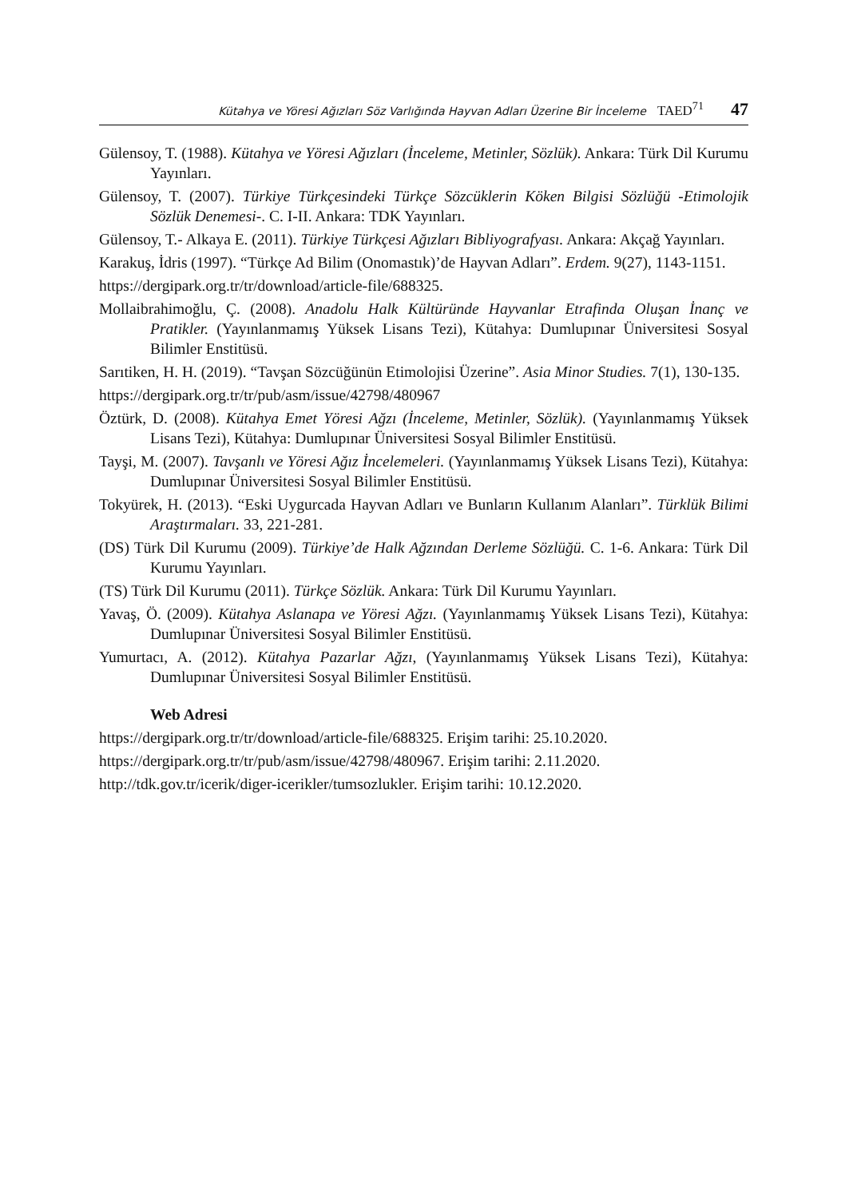Kütahya ve Yöresi Ağızları Söz Varlığında Hayvan Adları Üzerine Bir İnceleme TAED<sup>71</sup> 47
Gülensoy, T. (1988). Kütahya ve Yöresi Ağızları (İnceleme, Metinler, Sözlük). Ankara: Türk Dil Kurumu Yayınları.
Gülensoy, T. (2007). Türkiye Türkçesindeki Türkçe Sözcüklerin Köken Bilgisi Sözlüğü -Etimolojik Sözlük Denemesi-. C. I-II. Ankara: TDK Yayınları.
Gülensoy, T.- Alkaya E. (2011). Türkiye Türkçesi Ağızları Bibliyografyası. Ankara: Akçağ Yayınları.
Karakuş, İdris (1997). “Türkçe Ad Bilim (Onomastık)’de Hayvan Adları”. Erdem. 9(27), 1143-1151.
https://dergipark.org.tr/tr/download/article-file/688325.
Mollaibrahimoğlu, Ç. (2008). Anadolu Halk Kültüründe Hayvanlar Etrafinda Oluşan İnanç ve Pratikler. (Yayınlanmamış Yüksek Lisans Tezi), Kütahya: Dumlupınar Üniversitesi Sosyal Bilimler Enstitüsü.
Sarıtiken, H. H. (2019). “Tavşan Sözcüğünün Etimolojisi Üzerine”. Asia Minor Studies. 7(1), 130-135.
https://dergipark.org.tr/tr/pub/asm/issue/42798/480967
Öztürk, D. (2008). Kütahya Emet Yöresi Ağzı (İnceleme, Metinler, Sözlük). (Yayınlanmamış Yüksek Lisans Tezi), Kütahya: Dumlupınar Üniversitesi Sosyal Bilimler Enstitüsü.
Tayşi, M. (2007). Tavşanlı ve Yöresi Ağız İncelemeleri. (Yayınlanmamış Yüksek Lisans Tezi), Kütahya: Dumlupınar Üniversitesi Sosyal Bilimler Enstitüsü.
Tokyürek, H. (2013). “Eski Uygurcada Hayvan Adları ve Bunların Kullanım Alanları”. Türklük Bilimi Araştırmaları. 33, 221-281.
(DS) Türk Dil Kurumu (2009). Türkiye’de Halk Ağzından Derleme Sözlüğü. C. 1-6. Ankara: Türk Dil Kurumu Yayınları.
(TS) Türk Dil Kurumu (2011). Türkçe Sözlük. Ankara: Türk Dil Kurumu Yayınları.
Yavaş, Ö. (2009). Kütahya Aslanapa ve Yöresi Ağzı. (Yayınlanmamış Yüksek Lisans Tezi), Kütahya: Dumlupınar Üniversitesi Sosyal Bilimler Enstitüsü.
Yumurtacı, A. (2012). Kütahya Pazarlar Ağzı, (Yayınlanmamış Yüksek Lisans Tezi), Kütahya: Dumlupınar Üniversitesi Sosyal Bilimler Enstitüsü.
Web Adresi
https://dergipark.org.tr/tr/download/article-file/688325. Erişim tarihi: 25.10.2020.
https://dergipark.org.tr/tr/pub/asm/issue/42798/480967. Erişim tarihi: 2.11.2020.
http://tdk.gov.tr/icerik/diger-icerikler/tumsozlukler. Erişim tarihi: 10.12.2020.